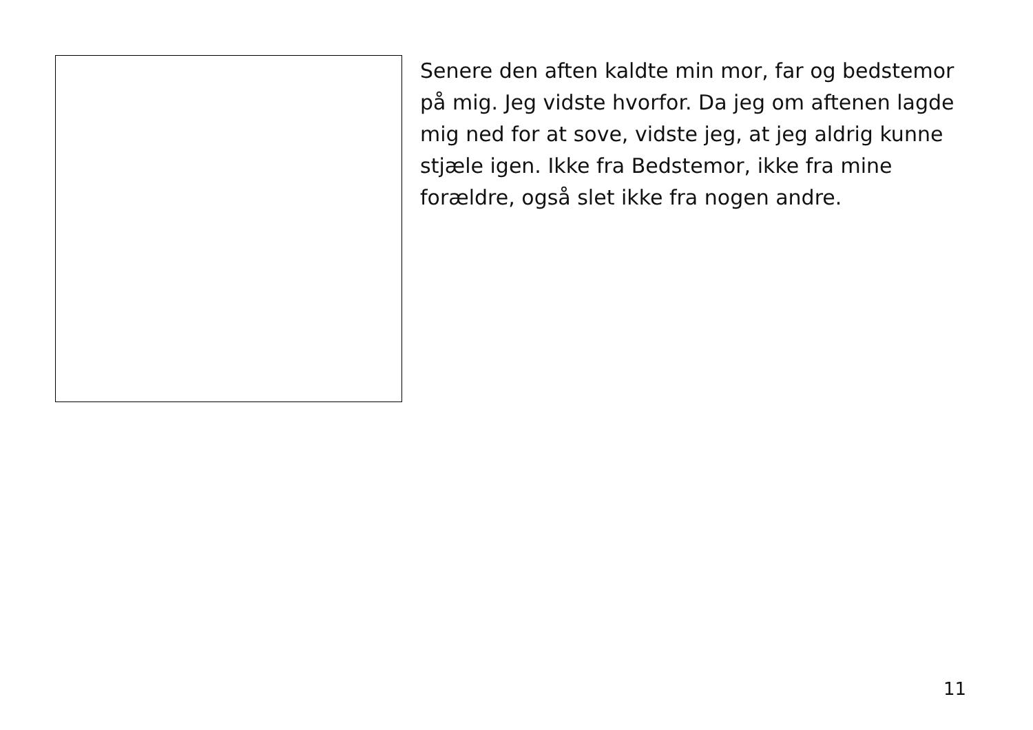Senere den aften kaldte min mor, far og bedstemor på mig. Jeg vidste hvorfor. Da jeg om aftenen lagde mig ned for at sove, vidste jeg, at jeg aldrig kunne stjæle igen. Ikke fra Bedstemor, ikke fra mine forældre, også slet ikke fra nogen andre.
11